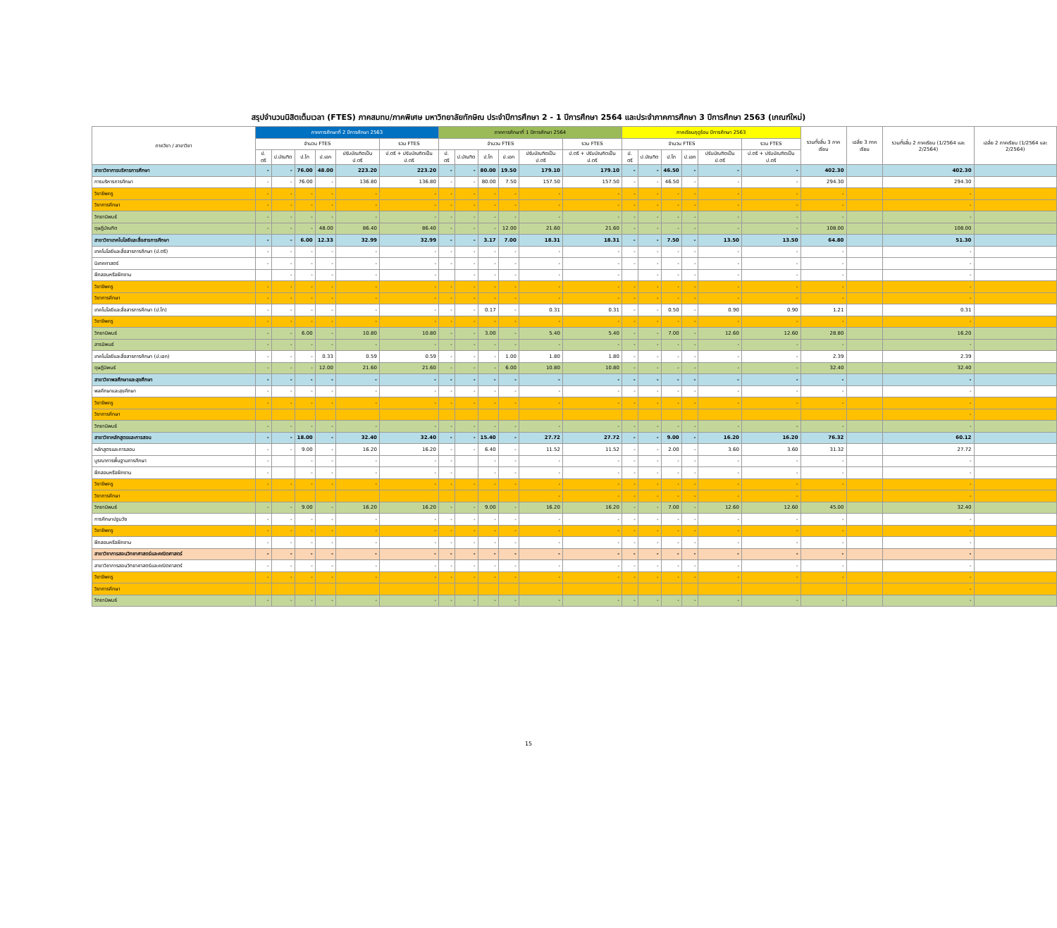สรุปจำนวนนิสิตเต็มเวลา (FTES) ภาคสมทบ/ภาคพิเศษ มหาวิทยาลัยทักษิณ ประจำปีการศึกษา 2 - 1 ปีการศึกษา 2564 และประจำภาคการศึกษา 3 ปีการศึกษา 2563 (เกณฑ์ใหม่)
| ภาควิชา / สาขาวิชา | ภาคการศึกษาที่ 2 ปีการศึกษา 2563 | | | | | | ภาคการศึกษาที่ 1 ปีการศึกษา 2564 | | | | | | ภาคเรียนฤดูร้อน ปีการศึกษา 2563 | | | | | | รวมทั้งสิ้น 3 ภาคเรียน | เฉลี่ย 3 ภาคเรียน | รวมทั้งสิ้น 2 ภาคเรียน (1/2564 และ 2/2564) | เฉลี่ย 2 ภาคเรียน (1/2564 และ 2/2564) |
| --- | --- | --- | --- | --- | --- | --- | --- | --- | --- | --- | --- | --- | --- | --- | --- | --- | --- | --- | --- | --- | --- | --- |
| | จำนวน FTES | | | | | รวม FTES | จำนวน FTES | | | | | รวม FTES | จำนวน FTES | | | | | รวม FTES | | | | |
| | ป. ตรี | ป.บัณฑิต | ป.โท | ป.เอก | ปรับบัณฑิตเป็น ป.ตรี | ป.ตรี + ปรับบัณฑิตเป็น ป.ตรี | ป. ตรี | ป.บัณฑิต | ป.โท | ป.เอก | ปรับบัณฑิตเป็น ป.ตรี | ป.ตรี + ปรับบัณฑิตเป็น ป.ตรี | ป. ตรี | ป.บัณฑิต | ป.โท | ป.เอก | ปรับบัณฑิตเป็น ป.ตรี | ป.ตรี + ปรับบัณฑิตเป็น ป.ตรี | | | | |
| สาขาวิชาการบริหารการศึกษา | - | - | 76.00 | 48.00 | 223.20 | 223.20 | - | - | 80.00 | 19.50 | 179.10 | 179.10 | - | - | 46.50 | - | - | - | 402.30 | | 402.30 | |
| การบริหารการศึกษา | - | - | 76.00 | - | 136.80 | 136.80 | - | - | 80.00 | 7.50 | 157.50 | 157.50 | - | - | 46.50 | - | - | - | 294.30 | | 294.30 | |
| วิชาชีพครู | - | - | - | - | - | - | - | - | - | - | - | - | - | - | - | - | - | - | - | | - | |
| วิชาการศึกษา | - | - | - | - | - | - | - | - | - | - | - | - | - | - | - | - | - | - | - | | - | |
| วิทยานิพนธ์ | - | - | - | - | - | - | - | - | - | - | - | - | - | - | - | - | - | - | - | | - | |
| ดุษฎีบัณฑิต | - | - | - | 48.00 | 86.40 | 86.40 | - | - | - | 12.00 | 21.60 | 21.60 | - | - | - | - | - | - | 108.00 | | 108.00 | |
| สาขาวิชาเทคโนโลยีและสื่อสารการศึกษา | - | - | 6.00 | 12.33 | 32.99 | 32.99 | - | - | 3.17 | 7.00 | 18.31 | 18.31 | - | - | 7.50 | - | 13.50 | 13.50 | 64.80 | | 51.30 | |
| เทคโนโลยีและสื่อสารการศึกษา (ป.ตรี) | - | - | - | - | - | - | - | - | - | - | - | - | - | - | - | - | - | - | - | | - | |
| นิเทศศาสตร์ | - | - | - | - | - | - | - | - | - | - | - | - | - | - | - | - | - | - | - | | - | |
| ฝึกสอนหรือฝึกงาน | | - | - | - | - | - | | - | - | - | - | - | | - | - | - | - | - | - | | - | |
| วิชาชีพครู | - | - | - | - | - | - | - | - | - | - | - | - | - | - | - | - | - | - | - | | - | |
| วิชาการศึกษา | - | - | - | - | - | - | - | - | - | - | - | - | - | - | - | - | - | - | - | | - | |
| เทคโนโลยีและสื่อสารการศึกษา (ป.โท) | - | - | - | - | - | - | - | - | 0.17 | - | 0.31 | 0.31 | - | - | 0.50 | - | 0.90 | 0.90 | 1.21 | | 0.31 | |
| วิชาชีพครู | - | - | - | - | - | - | - | - | - | - | - | - | - | - | - | - | - | - | - | | - | |
| วิทยานิพนธ์ | - | - | 6.00 | - | 10.80 | 10.80 | - | - | 3.00 | - | 5.40 | 5.40 | - | - | 7.00 | - | 12.60 | 12.60 | 28.80 | | 16.20 | |
| สารนิพนธ์ | - | - | - | - | - | - | - | - | - | - | - | - | - | - | - | - | - | - | - | | - | |
| เทคโนโลยีและสื่อสารการศึกษา (ป.เอก) | - | - | - | 0.33 | 0.59 | 0.59 | - | - | - | 1.00 | 1.80 | 1.80 | - | - | - | - | - | - | 2.39 | | 2.39 | |
| ดุษฎีนิพนธ์ | - | - | - | 12.00 | 21.60 | 21.60 | - | - | - | 6.00 | 10.80 | 10.80 | - | - | - | - | - | - | 32.40 | | 32.40 | |
| สาขาวิชาพลศึกษาและสุขศึกษา | - | - | - | - | - | - | - | - | - | - | - | - | - | - | - | - | - | - | - | | - | |
| พลศึกษาและสุขศึกษา | - | - | - | - | - | - | - | - | - | - | - | - | - | - | - | - | - | - | - | | - | |
| วิชาชีพครู | - | - | - | - | - | - | - | - | - | - | - | - | - | - | - | - | - | - | - | | - | |
| วิชาการศึกษา | | | | | | | | | | | | | | | | | | | | | - | |
| วิทยานิพนธ์ | - | - | - | - | - | - | - | - | - | - | - | - | - | - | - | - | - | - | - | | - | |
| สาขาวิชาหลักสูตรและการสอน | - | - | 18.00 | - | 32.40 | 32.40 | - | - | 15.40 | - | 27.72 | 27.72 | - | - | 9.00 | - | 16.20 | 16.20 | 76.32 | | 60.12 | |
| หลักสูตรและการสอน | - | - | 9.00 | - | 16.20 | 16.20 | - | - | 6.40 | - | 11.52 | 11.52 | - | - | 2.00 | - | 3.60 | 3.60 | 31.32 | | 27.72 | |
| บูรณาการพื้นฐานการศึกษา | - | | - | - | - | - | - | | - | - | - | - | - | - | - | - | - | - | - | | - | |
| ฝึกสอนหรือฝึกงาน | - | | - | - | - | - | - | | - | - | - | - | - | - | - | - | - | - | - | | - | |
| วิชาชีพครู | - | - | - | - | - | - | - | - | - | - | - | - | - | - | - | - | - | - | - | | - | |
| วิชาการศึกษา | | | | | | | | | | | - | - | - | - | - | - | - | - | | | - | |
| วิทยานิพนธ์ | - | - | 9.00 | - | 16.20 | 16.20 | - | - | 9.00 | - | 16.20 | 16.20 | - | - | 7.00 | - | 12.60 | 12.60 | 45.00 | | 32.40 | |
| การศึกษาปฐมวัย | - | - | - | - | - | - | - | - | - | - | - | - | - | - | - | - | - | - | - | | - | |
| วิชาชีพครู | - | - | - | - | - | - | - | - | - | - | - | - | - | - | - | - | - | - | - | | - | |
| ฝึกสอนหรือฝึกงาน | - | - | - | - | - | - | - | - | - | - | - | - | - | - | - | - | - | - | - | | - | |
| สาขาวิชาการสอนวิทยาศาสตร์และคณิตศาสตร์ | - | - | - | - | - | - | - | - | - | - | - | - | - | - | - | - | - | - | - | | - | |
| สาขาวิชาการสอนวิทยาศาสตร์และคณิตศาสตร์ | - | - | - | - | - | - | - | - | - | - | - | - | - | - | - | - | - | - | - | | - | |
| วิชาชีพครู | - | - | - | - | - | - | - | - | - | - | - | - | - | - | - | - | - | - | - | | - | |
| วิชาการศึกษา | | | | | | | | | | | | | | | | | | | | | - | |
| วิทยานิพนธ์ | - | - | - | - | - | - | - | - | - | - | - | - | - | - | - | - | - | - | - | | - | |
15